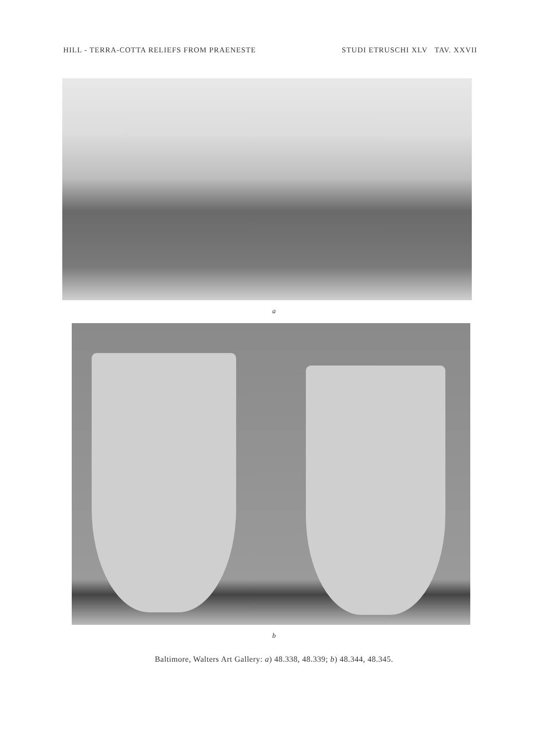HILL - TERRA-COTTA RELIEFS FROM PRAENESTE STUDI ETRUSCHI XLV TAV. XXVII
a
b
Baltimore, Walters Art Gallery: a) 48.338, 48.339; b) 48.344, 48.345.